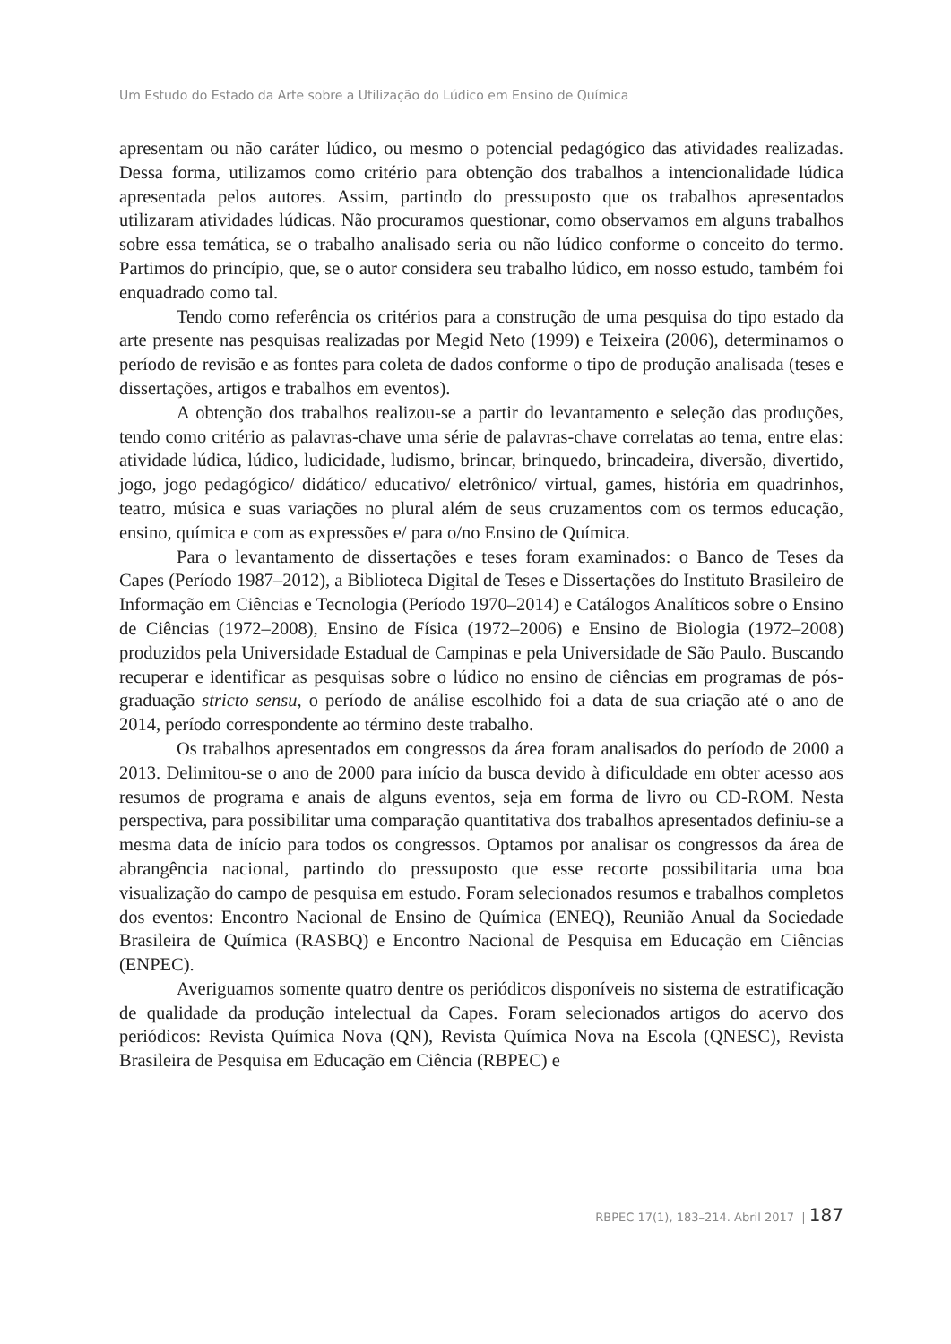Um Estudo do Estado da Arte sobre a Utilização do Lúdico em Ensino de Química
apresentam ou não caráter lúdico, ou mesmo o potencial pedagógico das atividades realizadas. Dessa forma, utilizamos como critério para obtenção dos trabalhos a intencionalidade lúdica apresentada pelos autores. Assim, partindo do pressuposto que os trabalhos apresentados utilizaram atividades lúdicas. Não procuramos questionar, como observamos em alguns trabalhos sobre essa temática, se o trabalho analisado seria ou não lúdico conforme o conceito do termo. Partimos do princípio, que, se o autor considera seu trabalho lúdico, em nosso estudo, também foi enquadrado como tal.
Tendo como referência os critérios para a construção de uma pesquisa do tipo estado da arte presente nas pesquisas realizadas por Megid Neto (1999) e Teixeira (2006), determinamos o período de revisão e as fontes para coleta de dados conforme o tipo de produção analisada (teses e dissertações, artigos e trabalhos em eventos).
A obtenção dos trabalhos realizou-se a partir do levantamento e seleção das produções, tendo como critério as palavras-chave uma série de palavras-chave correlatas ao tema, entre elas: atividade lúdica, lúdico, ludicidade, ludismo, brincar, brinquedo, brincadeira, diversão, divertido, jogo, jogo pedagógico/ didático/ educativo/ eletrônico/ virtual, games, história em quadrinhos, teatro, música e suas variações no plural além de seus cruzamentos com os termos educação, ensino, química e com as expressões e/ para o/no Ensino de Química.
Para o levantamento de dissertações e teses foram examinados: o Banco de Teses da Capes (Período 1987–2012), a Biblioteca Digital de Teses e Dissertações do Instituto Brasileiro de Informação em Ciências e Tecnologia (Período 1970–2014) e Catálogos Analíticos sobre o Ensino de Ciências (1972–2008), Ensino de Física (1972–2006) e Ensino de Biologia (1972–2008) produzidos pela Universidade Estadual de Campinas e pela Universidade de São Paulo. Buscando recuperar e identificar as pesquisas sobre o lúdico no ensino de ciências em programas de pós-graduação stricto sensu, o período de análise escolhido foi a data de sua criação até o ano de 2014, período correspondente ao término deste trabalho.
Os trabalhos apresentados em congressos da área foram analisados do período de 2000 a 2013. Delimitou-se o ano de 2000 para início da busca devido à dificuldade em obter acesso aos resumos de programa e anais de alguns eventos, seja em forma de livro ou CD-ROM. Nesta perspectiva, para possibilitar uma comparação quantitativa dos trabalhos apresentados definiu-se a mesma data de início para todos os congressos. Optamos por analisar os congressos da área de abrangência nacional, partindo do pressuposto que esse recorte possibilitaria uma boa visualização do campo de pesquisa em estudo. Foram selecionados resumos e trabalhos completos dos eventos: Encontro Nacional de Ensino de Química (ENEQ), Reunião Anual da Sociedade Brasileira de Química (RASBQ) e Encontro Nacional de Pesquisa em Educação em Ciências (ENPEC).
Averiguamos somente quatro dentre os periódicos disponíveis no sistema de estratificação de qualidade da produção intelectual da Capes. Foram selecionados artigos do acervo dos periódicos: Revista Química Nova (QN), Revista Química Nova na Escola (QNESC), Revista Brasileira de Pesquisa em Educação em Ciência (RBPEC) e
RBPEC 17(1), 183–214. Abril 2017 | 187